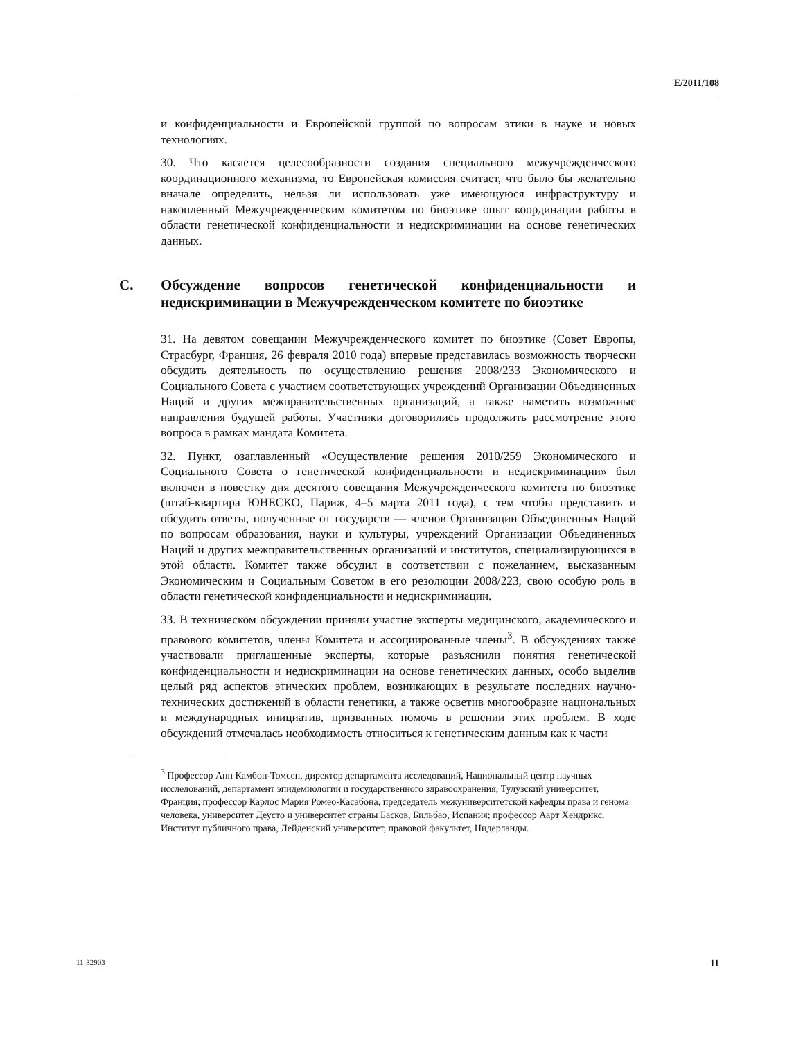E/2011/108
и конфиденциальности и Европейской группой по вопросам этики в науке и новых технологиях.
30. Что касается целесообразности создания специального межучрежденческого координационного механизма, то Европейская комиссия считает, что было бы желательно вначале определить, нельзя ли использовать уже имеющуюся инфраструктуру и накопленный Межучрежденческим комитетом по биоэтике опыт координации работы в области генетической конфиденциальности и недискриминации на основе генетических данных.
C. Обсуждение вопросов генетической конфиденциальности и недискриминации в Межучрежденческом комитете по биоэтике
31. На девятом совещании Межучрежденческого комитет по биоэтике (Совет Европы, Страсбург, Франция, 26 февраля 2010 года) впервые представилась возможность творчески обсудить деятельность по осуществлению решения 2008/233 Экономического и Социального Совета с участием соответствующих учреждений Организации Объединенных Наций и других межправительственных организаций, а также наметить возможные направления будущей работы. Участники договорились продолжить рассмотрение этого вопроса в рамках мандата Комитета.
32. Пункт, озаглавленный «Осуществление решения 2010/259 Экономического и Социального Совета о генетической конфиденциальности и недискриминации» был включен в повестку дня десятого совещания Межучрежденческого комитета по биоэтике (штаб-квартира ЮНЕСКО, Париж, 4–5 марта 2011 года), с тем чтобы представить и обсудить ответы, полученные от государств — членов Организации Объединенных Наций по вопросам образования, науки и культуры, учреждений Организации Объединенных Наций и других межправительственных организаций и институтов, специализирующихся в этой области. Комитет также обсудил в соответствии с пожеланием, высказанным Экономическим и Социальным Советом в его резолюции 2008/223, свою особую роль в области генетической конфиденциальности и недискриминации.
33. В техническом обсуждении приняли участие эксперты медицинского, академического и правового комитетов, члены Комитета и ассоциированные члены<sup>3</sup>. В обсуждениях также участвовали приглашенные эксперты, которые разъяснили понятия генетической конфиденциальности и недискриминации на основе генетических данных, особо выделив целый ряд аспектов этических проблем, возникающих в результате последних научно-технических достижений в области генетики, а также осветив многообразие национальных и международных инициатив, призванных помочь в решении этих проблем. В ходе обсуждений отмечалась необходимость относиться к генетическим данным как к части
<sup>3</sup> Профессор Анн Камбон-Томсен, директор департамента исследований, Национальный центр научных исследований, департамент эпидемиологии и государственного здравоохранения, Тулузский университет, Франция; профессор Карлос Мария Ромео-Касабона, председатель межуниверситетской кафедры права и генома человека, университет Деусто и университет страны Басков, Бильбао, Испания; профессор Аарт Хендрикс, Институт публичного права, Лейденский университет, правовой факультет, Нидерланды.
11-32903 11